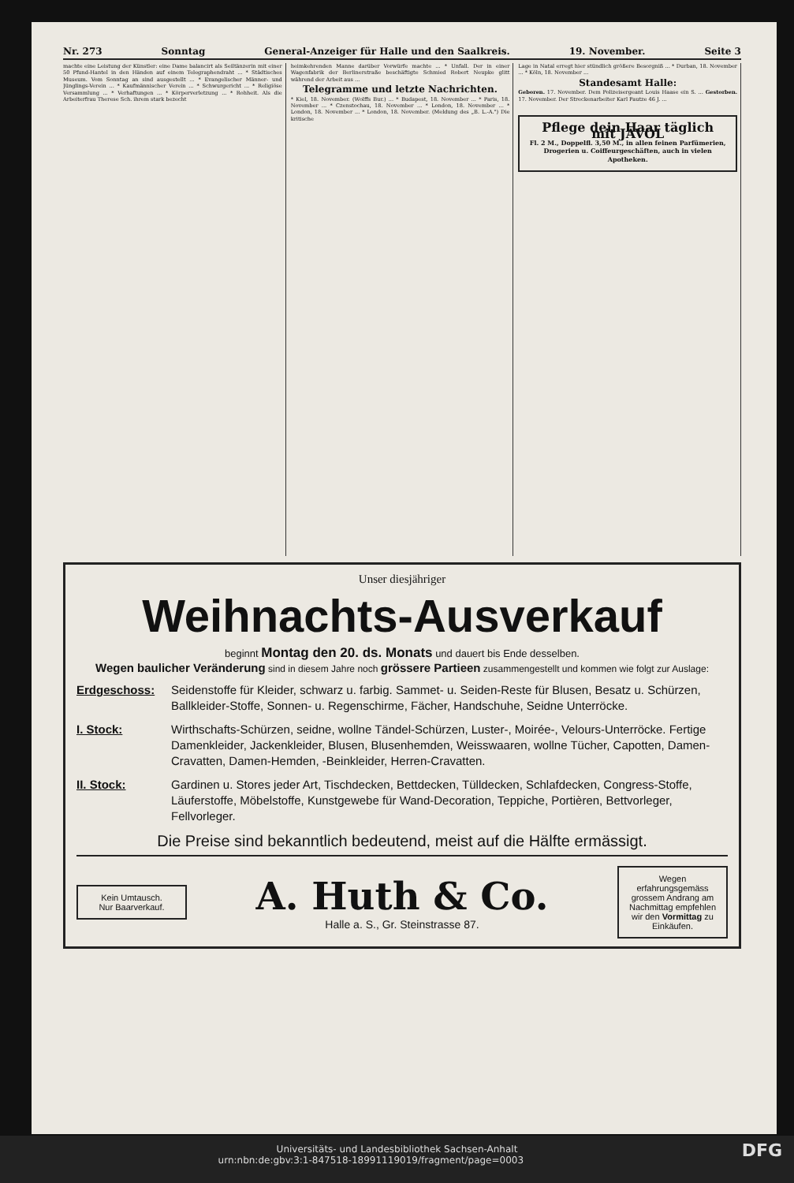Nr. 273 Sonntag General-Anzeiger für Halle und den Saalkreis. 19. November. Seite 3
machte eine Leistung der Künstler: eine Dame balancirt als Seiltänzerin mit einer 50 Pfund-Hantel in den Händen auf einem Telegraphendraht ... * Städtisches Museum. Vom Sonntag an sind ausgestellt ... * Evangelischer Männer- und Jünglings-Verein ... * Kaufmännischer Verein ... * Schwurgericht ... * Religiöse Versammlung ... * Verhaftungen ... * Körperverletzung ... * Rohheit. Als die Arbeiterfrau Therese Sch. ihrem stark bezecht
heimkehrenden Manne darüber Vorwürfe machte ... * Unfall. Der in einer Wagenfabrik der Berlinerstraße beschäftigte Schmied Robert Neupke glitt während der Arbeit aus ...
Telegramme und letzte Nachrichten.
* Kiel, 18. November. (Wolffs Bur.) ... * Budapest, 18. November ... * Paris, 18. November ... * Czenstochau, 18. November ... * London, 18. November ... * London, 18. November ... * London, 18. November. (Meldung des „B. L.-A.") Die kritische
Lage in Natal erregt hier stündlich größere Besorgniß ... * Durban, 18. November ... * Köln, 18. November ...
Standesamt Halle:
Geboren. 17. November. Dem Polizeisergeant Louis Haase ein S. ... Gestorben. 17. November. Der Streckenarbeiter Karl Pautze 46 J. ...
Pflege dein Haar täglich mit JAVOL
Fl. 2 M., Doppelfl. 3,50 M., in allen feinen Parfümerien, Drogerien u. Coiffeurgeschäften, auch in vielen Apotheken.
Unser diesjähriger
Weihnachts-Ausverkauf
beginnt Montag den 20. ds. Monats und dauert bis Ende desselben.
Wegen baulicher Veränderung sind in diesem Jahre noch grössere Partieen zusammengestellt und kommen wie folgt zur Auslage:
Erdgeschoss: Seidenstoffe für Kleider, schwarz u. farbig. Sammet- u. Seiden-Reste für Blusen, Besatz u. Schürzen, Ballkleider-Stoffe, Sonnen- u. Regenschirme, Fächer, Handschuhe, Seidne Unterröcke.
I. Stock: Wirthschafts-Schürzen, seidne, wollne Tändel-Schürzen, Luster-, Moirée-, Velours-Unterröcke. Fertige Damenkleider, Jackenkleider, Blusen, Blusenhemden, Weisswaaren, wollne Tücher, Capotten, Damen-Cravatten, Damen-Hemden, -Beinkleider, Herren-Cravatten.
II. Stock: Gardinen u. Stores jeder Art, Tischdecken, Bettdecken, Tülldecken, Schlafdecken, Congress-Stoffe, Läuferstoffe, Möbelstoffe, Kunstgewebe für Wand-Decoration, Teppiche, Portièren, Bettvorleger, Fellvorleger.
Die Preise sind bekanntlich bedeutend, meist auf die Hälfte ermässigt.
Kein Umtausch.
Nur Baarverkauf.
A. Huth & Co.
Halle a. S., Gr. Steinstrasse 87.
Wegen erfahrungsgemäss grossem Andrang am Nachmittag empfehlen wir den Vormittag zu Einkäufen.
Universitäts- und Landesbibliothek Sachsen-Anhalt
urn:nbn:de:gbv:3:1-847518-18991119019/fragment/page=0003 DFG